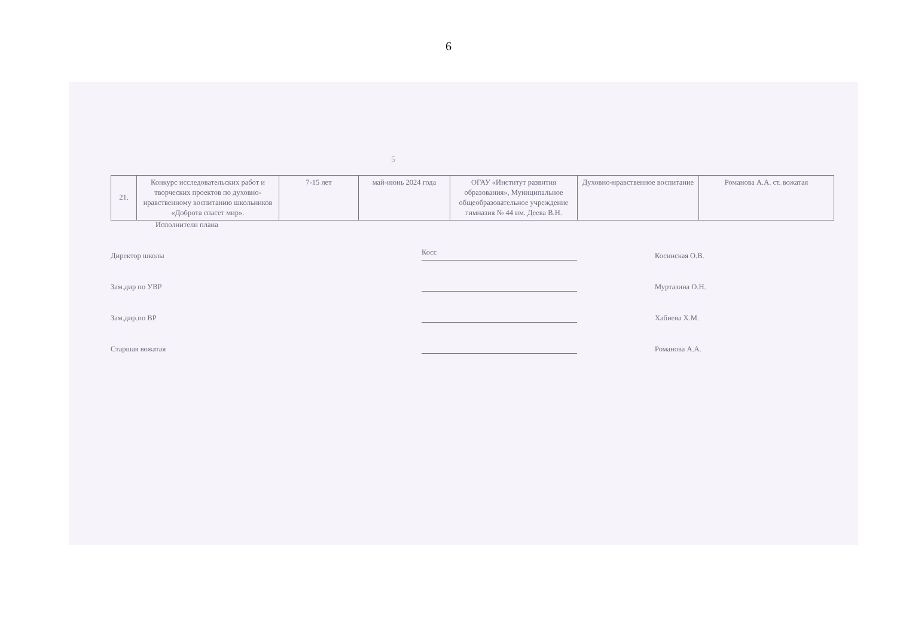6
5
| 21. | Конкурс исследовательских работ и творческих проектов по духовно-нравственному воспитанию школьников «Доброта спасет мир». | 7-15 лет | май-июнь 2024 года | ОГАУ «Институт развития образования», Муниципальное общеобразовательное учреждение гимназия № 44 им. Деева В.Н. | Духовно-нравственное воспитание | Романова А.А. ст. вожатая |
Исполнители плана
Директор школы
Косс
Косинская О.В.
Зам.дир по УВР
Муртазина О.Н.
Зам.дир.по ВР
Хабиева Х.М.
Старшая вожатая
Романова А.А.